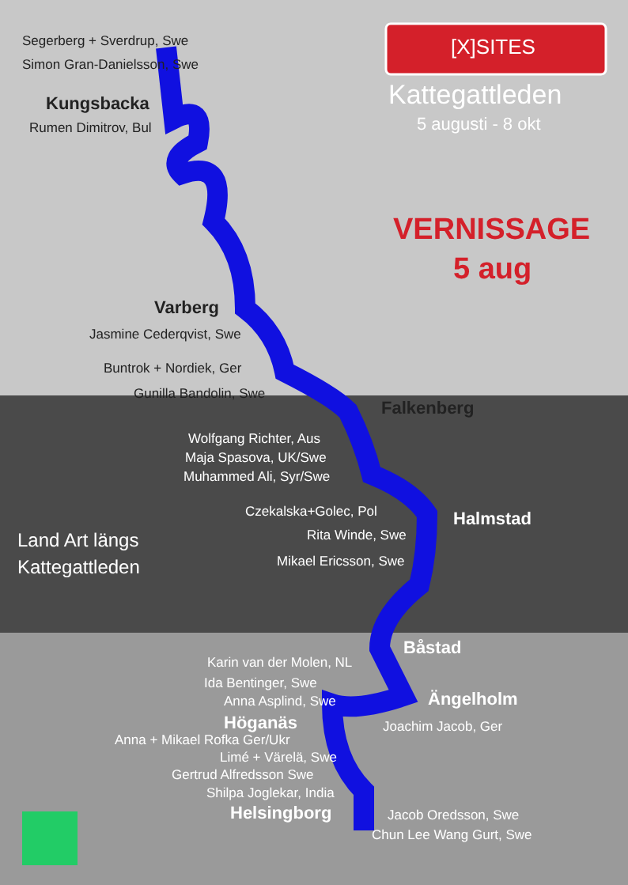[X]SITES
Kattegattleden
5 augusti - 8 okt
VERNISSAGE
5 aug
Land Art längs
Kattegattleden
Segerberg + Sverdrup, Swe
Simon Gran-Danielsson, Swe
Kungsbacka
Rumen Dimitrov, Bul
Varberg
Jasmine Cederqvist, Swe
Buntrok + Nordiek, Ger
Gunilla Bandolin, Swe
Falkenberg
Wolfgang Richter, Aus
Maja Spasova, UK/Swe
Muhammed Ali, Syr/Swe
Czekalska+Golec, Pol Halmstad
Rita Winde, Swe
Mikael Ericsson, Swe
Båstad
Karin van der Molen, NL
Ida Bentinger, Swe
Anna Asplind, Swe Ängelholm
Höganäs Joachim Jacob, Ger
Anna + Mikael Rofka Ger/Ukr
Limé + Värelä, Swe
Gertrud Alfredsson Swe
Shilpa Joglekar, India
Helsingborg Jacob Oredsson, Swe
Chun Lee Wang Gurt, Swe